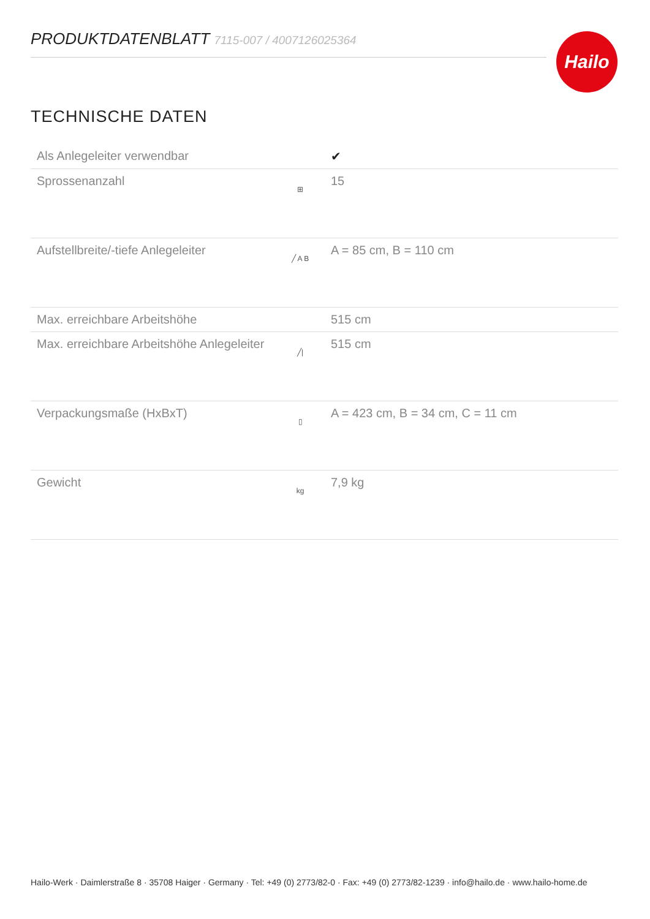PRODUKTDATENBLATT 7115-007 / 4007126025364 Hailo
TECHNISCHE DATEN
| Als Anlegeleiter verwendbar | | ✔ |
| Sprossenanzahl | ⊞ | 15 |
| Aufstellbreite/-tiefe Anlegeleiter | ╱ A B | A = 85 cm, B = 110 cm |
| Max. erreichbare Arbeitshöhe | | 515 cm |
| Max. erreichbare Arbeitshöhe Anlegeleiter | ╱/ | 515 cm |
| Verpackungsmaße (HxBxT) | ▯ | A = 423 cm, B = 34 cm, C = 11 cm |
| Gewicht | kg | 7,9 kg |
Hailo-Werk · Daimlerstraße 8 · 35708 Haiger · Germany · Tel: +49 (0) 2773/82-0 · Fax: +49 (0) 2773/82-1239 · info@hailo.de · www.hailo-home.de